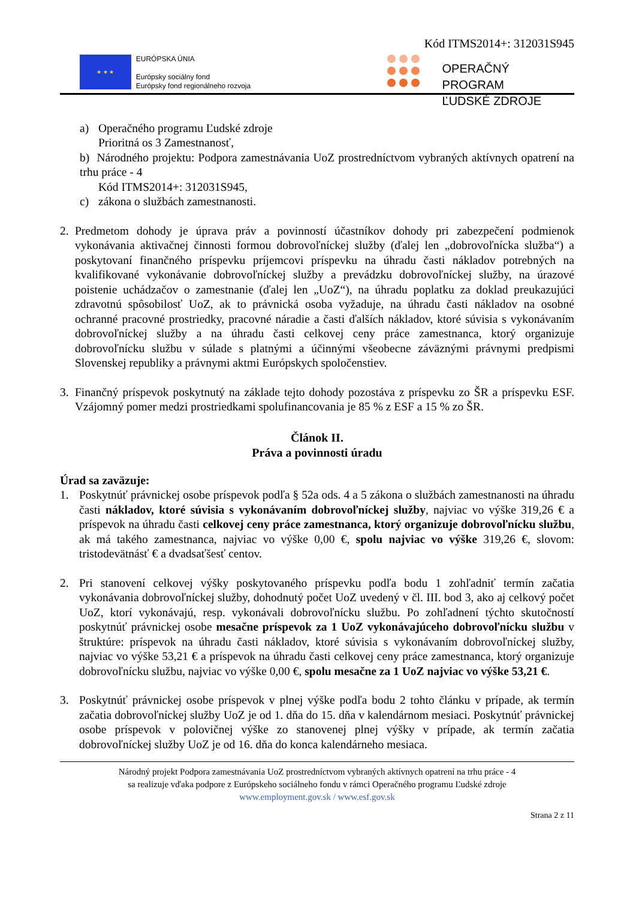Kód ITMS2014+: 312031S945
★ ★ ★
EURÓPSKA ÚNIA
Európsky sociálny fond
Európsky fond regionálneho rozvoja
OPERAČNÝ PROGRAM
ĽUDSKÉ ZDROJE
a) Operačného programu Ľudské zdroje
Prioritná os 3 Zamestnanosť,
b) Národného projektu: Podpora zamestnávania UoZ prostredníctvom vybraných aktívnych opatrení na trhu práce - 4
Kód ITMS2014+: 312031S945,
c) zákona o službách zamestnanosti.
2. Predmetom dohody je úprava práv a povinností účastníkov dohody pri zabezpečení podmienok vykonávania aktivačnej činnosti formou dobrovoľníckej služby (ďalej len „dobrovoľnícka služba“) a poskytovaní finančného príspevku príjemcovi príspevku na úhradu časti nákladov potrebných na kvalifikované vykonávanie dobrovoľníckej služby a prevádzku dobrovoľníckej služby, na úrazové poistenie uchádzačov o zamestnanie (ďalej len „UoZ“), na úhradu poplatku za doklad preukazujúci zdravotnú spôsobilosť UoZ, ak to právnická osoba vyžaduje, na úhradu časti nákladov na osobné ochranné pracovné prostriedky, pracovné náradie a časti ďalších nákladov, ktoré súvisia s vykonávaním dobrovoľníckej služby a na úhradu časti celkovej ceny práce zamestnanca, ktorý organizuje dobrovoľnícku službu v súlade s platnými a účinnými všeobecne záväznými právnymi predpismi Slovenskej republiky a právnymi aktmi Európskych spoločenstiev.
3. Finančný príspevok poskytnutý na základe tejto dohody pozostáva z príspevku zo ŠR a príspevku ESF. Vzájomný pomer medzi prostriedkami spolufinancovania je 85 % z ESF a 15 % zo ŠR.
Článok II.
Práva a povinnosti úradu
Úrad sa zaväzuje:
1. Poskytnúť právnickej osobe príspevok podľa § 52a ods. 4 a 5 zákona o službách zamestnanosti na úhradu časti nákladov, ktoré súvisia s vykonávaním dobrovoľníckej služby, najviac vo výške 319,26 € a príspevok na úhradu časti celkovej ceny práce zamestnanca, ktorý organizuje dobrovoľnícku službu, ak má takého zamestnanca, najviac vo výške 0,00 €, spolu najviac vo výške 319,26 €, slovom: tristodevätnásť € a dvadsaťšesť centov.
2. Pri stanovení celkovej výšky poskytovaného príspevku podľa bodu 1 zohľadniť termín začatia vykonávania dobrovoľníckej služby, dohodnutý počet UoZ uvedený v čl. III. bod 3, ako aj celkový počet UoZ, ktorí vykonávajú, resp. vykonávali dobrovoľnícku službu. Po zohľadnení týchto skutočností poskytnúť právnickej osobe mesačne príspevok za 1 UoZ vykonávajúceho dobrovoľnícku službu v štruktúre: príspevok na úhradu časti nákladov, ktoré súvisia s vykonávaním dobrovoľníckej služby, najviac vo výške 53,21 € a príspevok na úhradu časti celkovej ceny práce zamestnanca, ktorý organizuje dobrovoľnícku službu, najviac vo výške 0,00 €, spolu mesačne za 1 UoZ najviac vo výške 53,21 €.
3. Poskytnúť právnickej osobe príspevok v plnej výške podľa bodu 2 tohto článku v prípade, ak termín začatia dobrovoľníckej služby UoZ je od 1. dňa do 15. dňa v kalendárnom mesiaci. Poskytnúť právnickej osobe príspevok v polovičnej výške zo stanovenej plnej výšky v prípade, ak termín začatia dobrovoľníckej služby UoZ je od 16. dňa do konca kalendárneho mesiaca.
Národný projekt Podpora zamestnávania UoZ prostredníctvom vybraných aktívnych opatrení na trhu práce - 4
sa realizuje vďaka podpore z Európskeho sociálneho fondu v rámci Operačného programu Ľudské zdroje
www.employment.gov.sk / www.esf.gov.sk
Strana 2 z 11